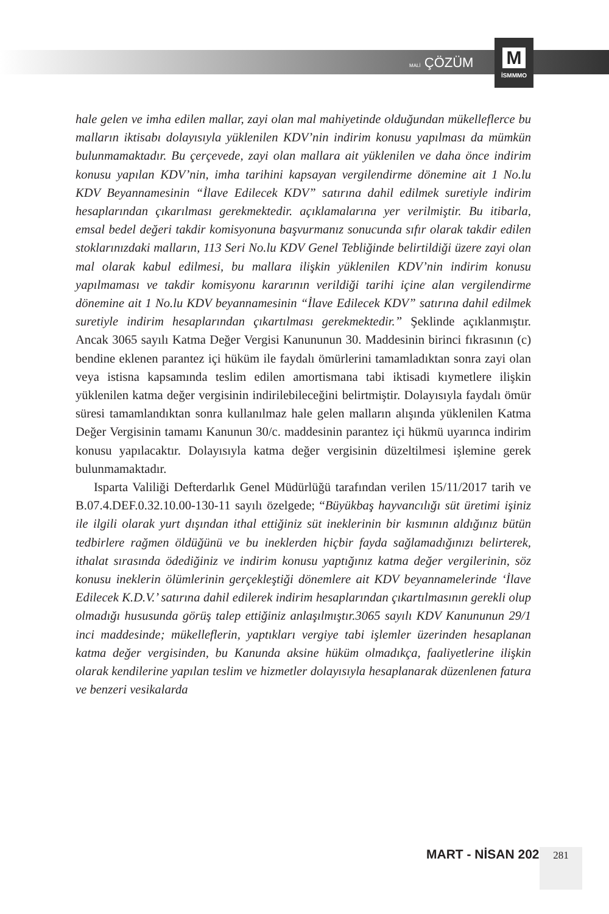MALİ ÇÖZÜM
M
İSMMMO
hale gelen ve imha edilen mallar, zayi olan mal mahiyetinde olduğundan mükelleflerce bu malların iktisabı dolayısıyla yüklenilen KDV’nin indirim konusu yapılması da mümkün bulunmamaktadır. Bu çerçevede, zayi olan mallara ait yüklenilen ve daha önce indirim konusu yapılan KDV’nin, imha tarihini kapsayan vergilendirme dönemine ait 1 No.lu KDV Beyannamesinin “İlave Edilecek KDV” satırına dahil edilmek suretiyle indirim hesaplarından çıkarılması gerekmektedir. açıklamalarına yer verilmiştir. Bu itibarla, emsal bedel değeri takdir komisyonuna başvurmanız sonucunda sıfır olarak takdir edilen stoklarınızdaki malların, 113 Seri No.lu KDV Genel Tebliğinde belirtildiği üzere zayi olan mal olarak kabul edilmesi, bu mallara ilişkin yüklenilen KDV’nin indirim konusu yapılmaması ve takdir komisyonu kararının verildiği tarihi içine alan vergilendirme dönemine ait 1 No.lu KDV beyannamesinin “İlave Edilecek KDV” satırına dahil edilmek suretiyle indirim hesaplarından çıkartılması gerekmektedir.” Şeklinde açıklanmıştır. Ancak 3065 sayılı Katma Değer Vergisi Kanununun 30. Maddesinin birinci fıkrasının (c) bendine eklenen parantez içi hüküm ile faydalı ömürlerini tamamladıktan sonra zayi olan veya istisna kapsamında teslim edilen amortismana tabi iktisadi kıymetlere ilişkin yüklenilen katma değer vergisinin indirilebileceğini belirtmiştir. Dolayısıyla faydalı ömür süresi tamamlandıktan sonra kullanılmaz hale gelen malların alışında yüklenilen Katma Değer Vergisinin tamamı Kanunun 30/c. maddesinin parantez içi hükmü uyarınca indirim konusu yapılacaktır. Dolayısıyla katma değer vergisinin düzeltilmesi işlemine gerek bulunmamaktadır.
Isparta Valiliği Defterdarlık Genel Müdürlüğü tarafından verilen 15/11/2017 tarih ve B.07.4.DEF.0.32.10.00-130-11 sayılı özelgede; “Büyükbaş hayvancılığı süt üretimi işiniz ile ilgili olarak yurt dışından ithal ettiğiniz süt ineklerinin bir kısmının aldığınız bütün tedbirlere rağmen öldüğünü ve bu ineklerden hiçbir fayda sağlamadığınızı belirterek, ithalat sırasında ödediğiniz ve indirim konusu yaptığınız katma değer vergilerinin, söz konusu ineklerin ölümlerinin gerçekleştiği dönemlere ait KDV beyannamelerinde ‘İlave Edilecek K.D.V.’ satırına dahil edilerek indirim hesaplarından çıkartılmasının gerekli olup olmadığı hususunda görüş talep ettiğiniz anlaşılmıştır.3065 sayılı KDV Kanununun 29/1 inci maddesinde; mükelleflerin, yaptıkları vergiye tabi işlemler üzerinden hesaplanan katma değer vergisinden, bu Kanunda aksine hüküm olmadıkça, faaliyetlerine ilişkin olarak kendilerine yapılan teslim ve hizmetler dolayısıyla hesaplanarak düzenlenen fatura ve benzeri vesikalarda
MART - NİSAN 2022 281